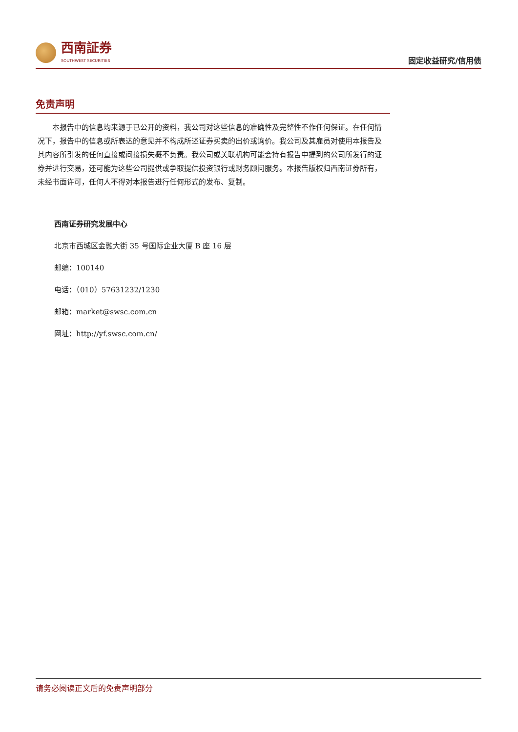西南証券
SOUTHWEST SECURITIES
固定收益研究/信用债
免责声明
本报告中的信息均来源于已公开的资料，我公司对这些信息的准确性及完整性不作任何保证。在任何情况下，报告中的信息或所表达的意见并不构成所述证券买卖的出价或询价。我公司及其雇员对使用本报告及其内容所引发的任何直接或间接损失概不负责。我公司或关联机构可能会持有报告中提到的公司所发行的证券并进行交易，还可能为这些公司提供或争取提供投资银行或财务顾问服务。本报告版权归西南证券所有，未经书面许可，任何人不得对本报告进行任何形式的发布、复制。
西南证券研究发展中心
北京市西城区金融大街 35 号国际企业大厦 B 座 16 层
邮编：100140
电话：（010）57631232/1230
邮箱：market@swsc.com.cn
网址：http://yf.swsc.com.cn/
请务必阅读正文后的免责声明部分